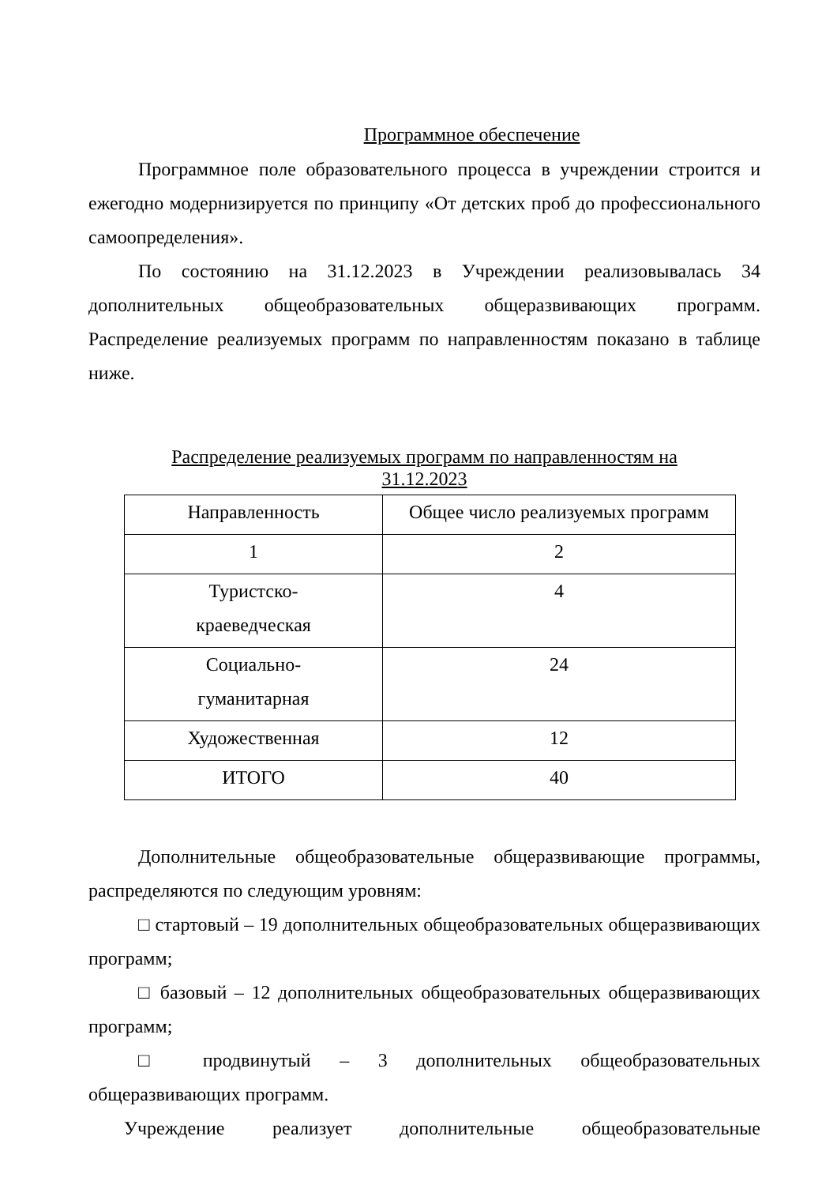Программное обеспечение
Программное поле образовательного процесса в учреждении строится и ежегодно модернизируется по принципу «От детских проб до профессионального самоопределения».
По состоянию на 31.12.2023 в Учреждении реализовывалась 34 дополнительных общеобразовательных общеразвивающих программ. Распределение реализуемых программ по направленностям показано в таблице ниже.
Распределение реализуемых программ по направленностям на
31.12.2023
| Направленность | Общее число реализуемых программ |
| 1 | 2 |
| Туристско- краеведческая | 4 |
| Социально- гуманитарная | 24 |
| Художественная | 12 |
| ИТОГО | 40 |
Дополнительные общеобразовательные общеразвивающие программы, распределяются по следующим уровням:
□ стартовый – 19 дополнительных общеобразовательных общеразвивающих программ;
□ базовый – 12 дополнительных общеобразовательных общеразвивающих программ;
□ продвинутый – 3 дополнительных общеобразовательных общеразвивающих программ.
Учреждение реализует дополнительные общеобразовательные